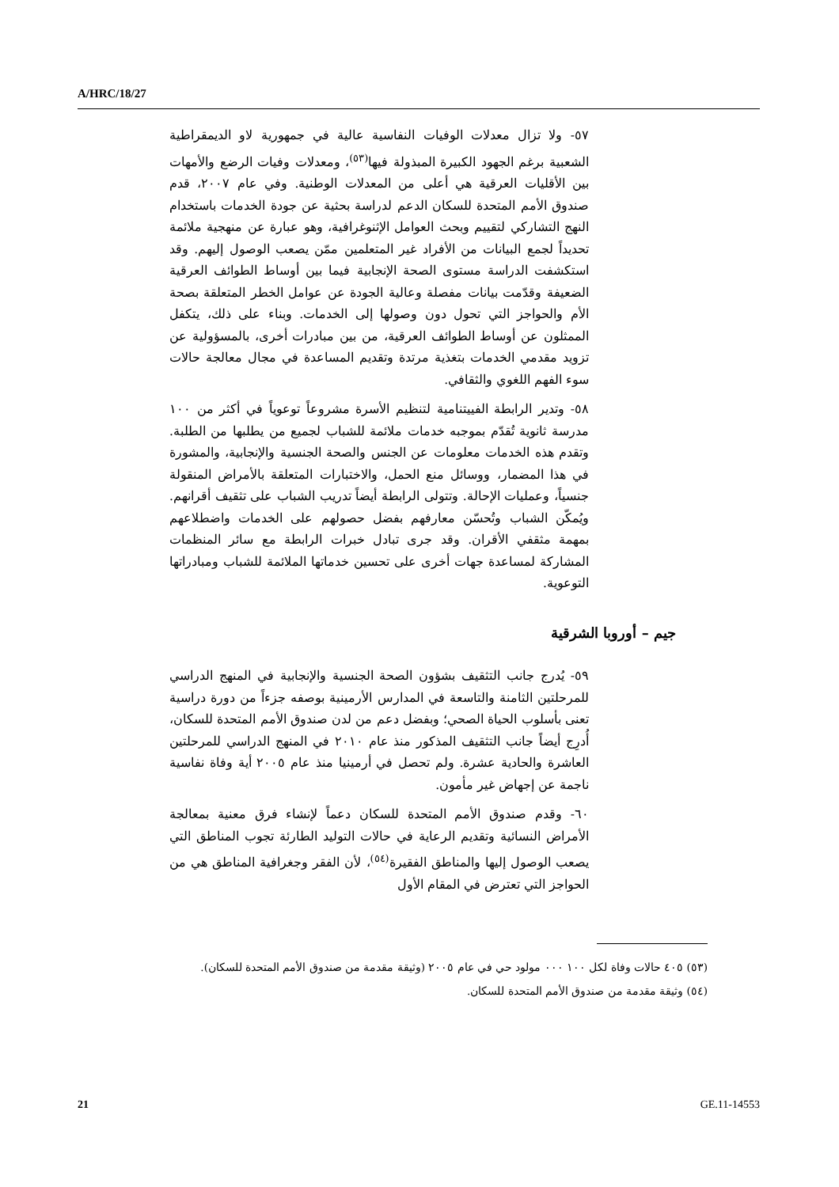A/HRC/18/27
٥٧- ولا تزال معدلات الوفيات النفاسية عالية في جمهورية لاو الديمقراطية الشعبية برغم الجهود الكبيرة المبذولة فيها<sup>(٥٣)</sup>، ومعدلات وفيات الرضع والأمهات بين الأقليات العرقية هي أعلى من المعدلات الوطنية. وفي عام ٢٠٠٧، قدم صندوق الأمم المتحدة للسكان الدعم لدراسة بحثية عن جودة الخدمات باستخدام النهج التشاركي لتقييم وبحث العوامل الإثنوغرافية، وهو عبارة عن منهجية ملائمة تحديداً لجمع البيانات من الأفراد غير المتعلمين ممّن يصعب الوصول إليهم. وقد استكشفت الدراسة مستوى الصحة الإنجابية فيما بين أوساط الطوائف العرقية الضعيفة وقدّمت بيانات مفصلة وعالية الجودة عن عوامل الخطر المتعلقة بصحة الأم والحواجز التي تحول دون وصولها إلى الخدمات. وبناء على ذلك، يتكفل الممثلون عن أوساط الطوائف العرقية، من بين مبادرات أخرى، بالمسؤولية عن تزويد مقدمي الخدمات بتغذية مرتدة وتقديم المساعدة في مجال معالجة حالات سوء الفهم اللغوي والثقافي.
٥٨- وتدير الرابطة الفييتنامية لتنظيم الأسرة مشروعاً توعوياً في أكثر من ١٠٠ مدرسة ثانوية تُقدّم بموجبه خدمات ملائمة للشباب لجميع من يطلبها من الطلبة. وتقدم هذه الخدمات معلومات عن الجنس والصحة الجنسية والإنجابية، والمشورة في هذا المضمار، ووسائل منع الحمل، والاختبارات المتعلقة بالأمراض المنقولة جنسياً، وعمليات الإحالة. وتتولى الرابطة أيضاً تدريب الشباب على تثقيف أقرانهم. ويُمكّن الشباب وتُحسّن معارفهم بفضل حصولهم على الخدمات واضطلاعهم بمهمة مثقفي الأقران. وقد جرى تبادل خبرات الرابطة مع سائر المنظمات المشاركة لمساعدة جهات أخرى على تحسين خدماتها الملائمة للشباب ومبادراتها التوعوية.
جيم – أوروبا الشرقية
٥٩- يُدرج جانب التثقيف بشؤون الصحة الجنسية والإنجابية في المنهج الدراسي للمرحلتين الثامنة والتاسعة في المدارس الأرمينية بوصفه جزءاً من دورة دراسية تعنى بأسلوب الحياة الصحي؛ وبفضل دعم من لدن صندوق الأمم المتحدة للسكان، أُدرِج أيضاً جانب التثقيف المذكور منذ عام ٢٠١٠ في المنهج الدراسي للمرحلتين العاشرة والحادية عشرة. ولم تحصل في أرمينيا منذ عام ٢٠٠٥ أية وفاة نفاسية ناجمة عن إجهاض غير مأمون.
٦٠- وقدم صندوق الأمم المتحدة للسكان دعماً لإنشاء فرق معنية بمعالجة الأمراض النسائية وتقديم الرعاية في حالات التوليد الطارئة تجوب المناطق التي يصعب الوصول إليها والمناطق الفقيرة<sup>(٥٤)</sup>، لأن الفقر وجغرافية المناطق هي من الحواجز التي تعترض في المقام الأول
(٥٣) ٤٠٥ حالات وفاة لكل ١٠٠ ٠٠٠ مولود حي في عام ٢٠٠٥ (وثيقة مقدمة من صندوق الأمم المتحدة للسكان).
(٥٤) وثيقة مقدمة من صندوق الأمم المتحدة للسكان.
21 GE.11-14553